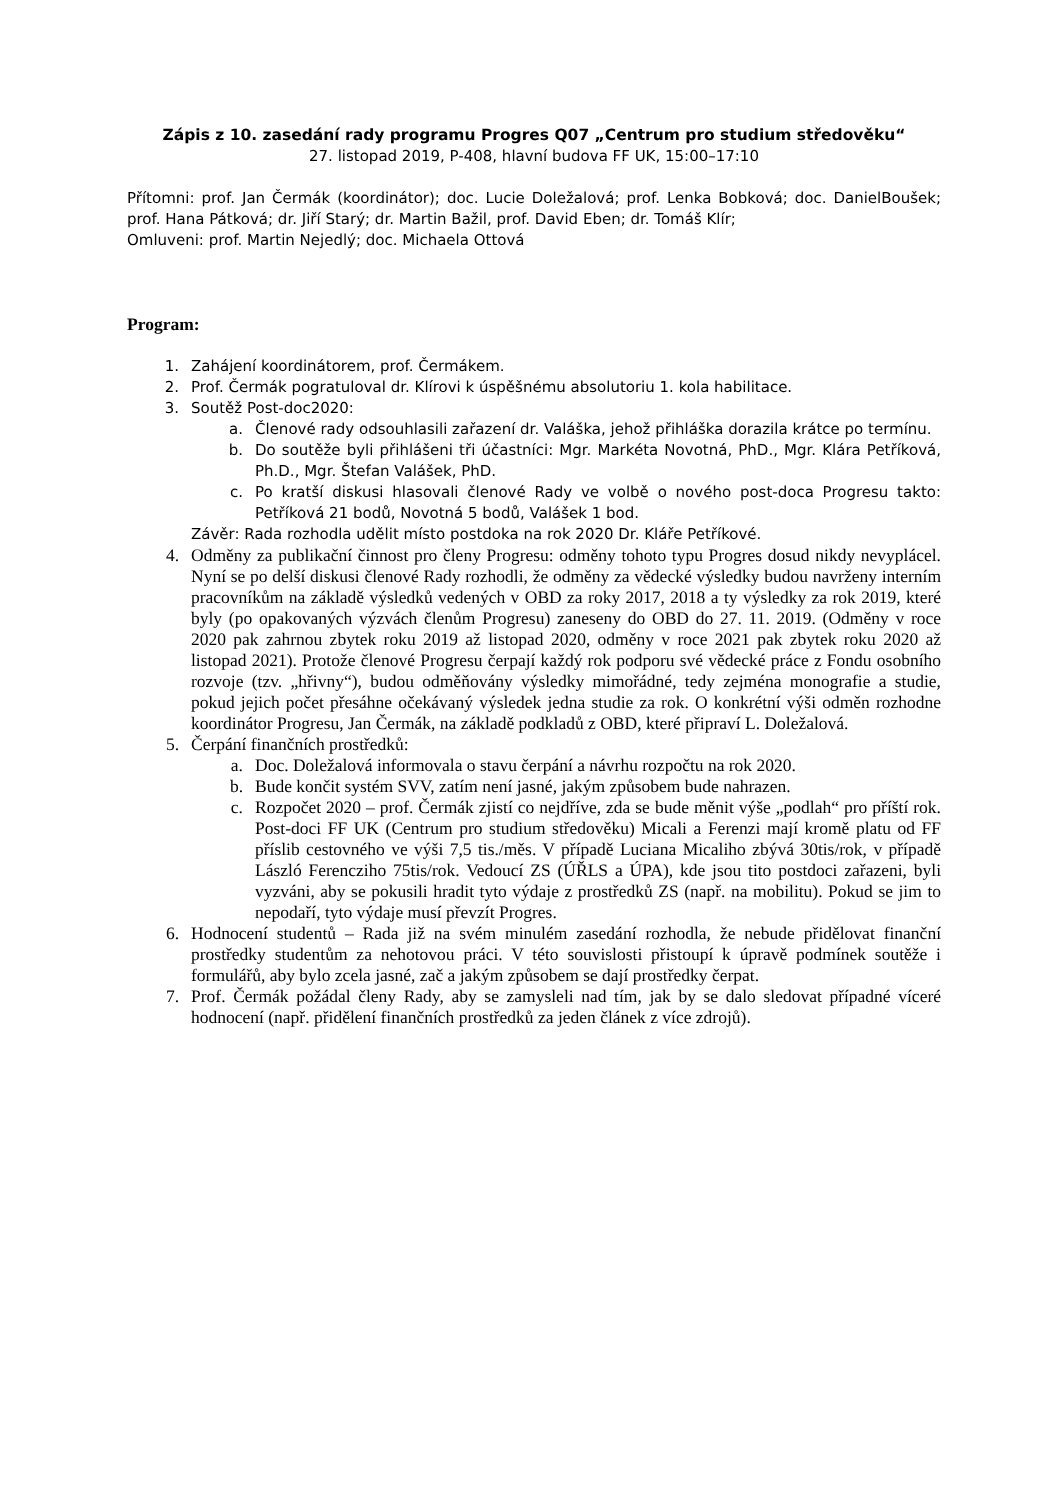Zápis z 10. zasedání rady programu Progres Q07 „Centrum pro studium středověku“
27. listopad 2019, P-408, hlavní budova FF UK, 15:00–17:10
Přítomni: prof. Jan Čermák (koordinátor); doc. Lucie Doležalová; prof. Lenka Bobková; doc. DanielBoušek; prof. Hana Pátková; dr. Jiří Starý; dr. Martin Bažil, prof. David Eben; dr. Tomáš Klír;
Omluveni: prof. Martin Nejedlý; doc. Michaela Ottová
Program:
1. Zahájení koordinátorem, prof. Čermákem.
2. Prof. Čermák pogratuloval dr. Klírovi k úspěšnému absolutoriu 1. kola habilitace.
3. Soutěž Post-doc2020:
a. Členové rady odsouhlasili zařazení dr. Valáška, jehož přihláška dorazila krátce po termínu.
b. Do soutěže byli přihlášeni tři účastníci: Mgr. Markéta Novotná, PhD., Mgr. Klára Petříková, Ph.D., Mgr. Štefan Valášek, PhD.
c. Po kratší diskusi hlasovali členové Rady ve volbě o nového post-doca Progresu takto: Petříková 21 bodů, Novotná 5 bodů, Valášek 1 bod.
Závěr: Rada rozhodla udělit místo postdoka na rok 2020 Dr. Kláře Petříkové.
4. Odměny za publikační činnost pro členy Progresu: odměny tohoto typu Progres dosud nikdy nevyplácel. Nyní se po delší diskusi členové Rady rozhodli, že odměny za vědecké výsledky budou navrženy interním pracovníkům na základě výsledků vedených v OBD za roky 2017, 2018 a ty výsledky za rok 2019, které byly (po opakovaných výzvách členům Progresu) zaneseny do OBD do 27. 11. 2019. (Odměny v roce 2020 pak zahrnou zbytek roku 2019 až listopad 2020, odměny v roce 2021 pak zbytek roku 2020 až listopad 2021). Protože členové Progresu čerpají každý rok podporu své vědecké práce z Fondu osobního rozvoje (tzv. „hřivny“), budou odměňovány výsledky mimořádné, tedy zejména monografie a studie, pokud jejich počet přesáhne očekávaný výsledek jedna studie za rok. O konkrétní výši odměn rozhodne koordinátor Progresu, Jan Čermák, na základě podkladů z OBD, které připraví L. Doležalová.
5. Čerpání finančních prostředků:
a. Doc. Doležalová informovala o stavu čerpání a návrhu rozpočtu na rok 2020.
b. Bude končit systém SVV, zatím není jasné, jakým způsobem bude nahrazen.
c. Rozpočet 2020 – prof. Čermák zjistí co nejdříve, zda se bude měnit výše „podlah“ pro příští rok. Post-doci FF UK (Centrum pro studium středověku) Micali a Ferenzi mají kromě platu od FF příslib cestovného ve výši 7,5 tis./měs. V případě Luciana Micaliho zbývá 30tis/rok, v případě László Ferencziho 75tis/rok. Vedoucí ZS (ÚŘLS a ÚPA), kde jsou tito postdoci zařazeni, byli vyzváni, aby se pokusili hradit tyto výdaje z prostředků ZS (např. na mobilitu). Pokud se jim to nepodaří, tyto výdaje musí převzít Progres.
6. Hodnocení studentů – Rada již na svém minulém zasedání rozhodla, že nebude přidělovat finanční prostředky studentům za nehotovou práci. V této souvislosti přistoupí k úpravě podmínek soutěže i formulářů, aby bylo zcela jasné, zač a jakým způsobem se dají prostředky čerpat.
7. Prof. Čermák požádal členy Rady, aby se zamysleli nad tím, jak by se dalo sledovat případné víceré hodnocení (např. přidělení finančních prostředků za jeden článek z více zdrojů).